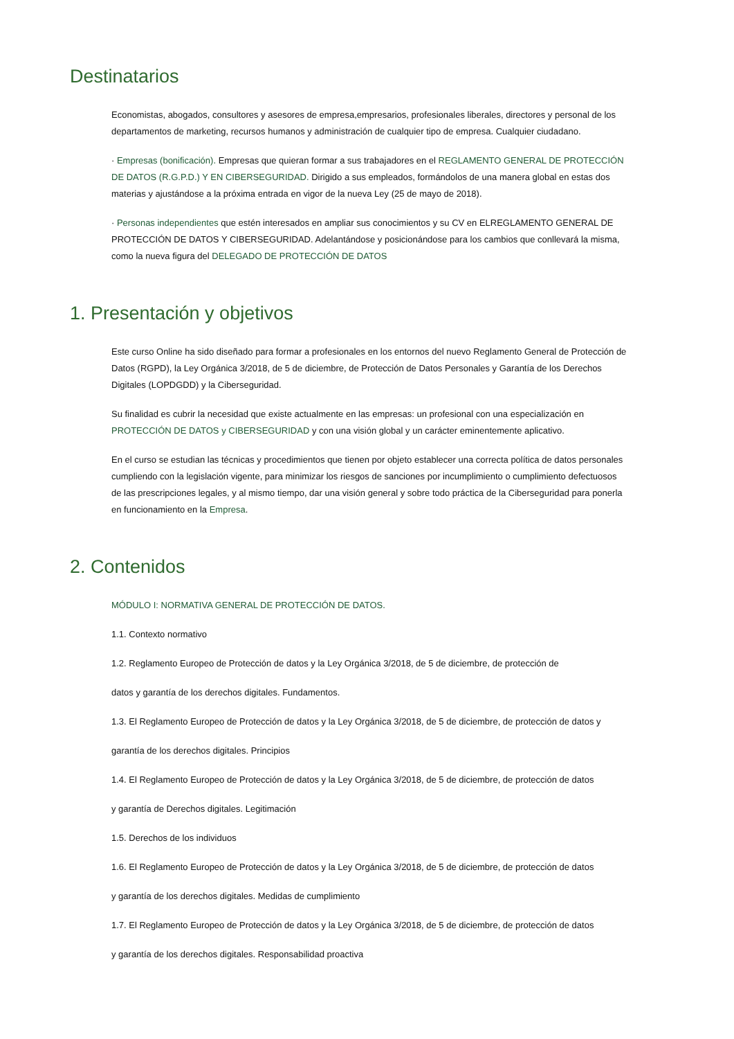Destinatarios
Economistas, abogados, consultores y asesores de empresa,empresarios, profesionales liberales, directores y personal de los departamentos de marketing, recursos humanos y administración de cualquier tipo de empresa. Cualquier ciudadano.
· Empresas (bonificación). Empresas que quieran formar a sus trabajadores en el REGLAMENTO GENERAL DE PROTECCIÓN DE DATOS (R.G.P.D.) Y EN CIBERSEGURIDAD. Dirigido a sus empleados, formándolos de una manera global en estas dos materias y ajustándose a la próxima entrada en vigor de la nueva Ley (25 de mayo de 2018).
· Personas independientes que estén interesados en ampliar sus conocimientos y su CV en ELREGLAMENTO GENERAL DE PROTECCIÓN DE DATOS Y CIBERSEGURIDAD. Adelantándose y posicionándose para los cambios que conllevará la misma, como la nueva figura del DELEGADO DE PROTECCIÓN DE DATOS
1. Presentación y objetivos
Este curso Online ha sido diseñado para formar a profesionales en los entornos del nuevo Reglamento General de Protección de Datos (RGPD), la Ley Orgánica 3/2018, de 5 de diciembre, de Protección de Datos Personales y Garantía de los Derechos Digitales (LOPDGDD) y la Ciberseguridad.
Su finalidad es cubrir la necesidad que existe actualmente en las empresas: un profesional con una especialización en PROTECCIÓN DE DATOS y CIBERSEGURIDAD y con una visión global y un carácter eminentemente aplicativo.
En el curso se estudian las técnicas y procedimientos que tienen por objeto establecer una correcta política de datos personales cumpliendo con la legislación vigente, para minimizar los riesgos de sanciones por incumplimiento o cumplimiento defectuosos de las prescripciones legales, y al mismo tiempo, dar una visión general y sobre todo práctica de la Ciberseguridad para ponerla en funcionamiento en la Empresa.
2. Contenidos
MÓDULO I: NORMATIVA GENERAL DE PROTECCIÓN DE DATOS.
1.1. Contexto normativo
1.2. Reglamento Europeo de Protección de datos y la Ley Orgánica 3/2018, de 5 de diciembre, de protección de
datos y garantía de los derechos digitales. Fundamentos.
1.3. El Reglamento Europeo de Protección de datos y la Ley Orgánica 3/2018, de 5 de diciembre, de protección de datos y
garantía de los derechos digitales. Principios
1.4. El Reglamento Europeo de Protección de datos y la Ley Orgánica 3/2018, de 5 de diciembre, de protección de datos
y garantía de Derechos digitales. Legitimación
1.5. Derechos de los individuos
1.6. El Reglamento Europeo de Protección de datos y la Ley Orgánica 3/2018, de 5 de diciembre, de protección de datos
y garantía de los derechos digitales. Medidas de cumplimiento
1.7. El Reglamento Europeo de Protección de datos y la Ley Orgánica 3/2018, de 5 de diciembre, de protección de datos
y garantía de los derechos digitales. Responsabilidad proactiva